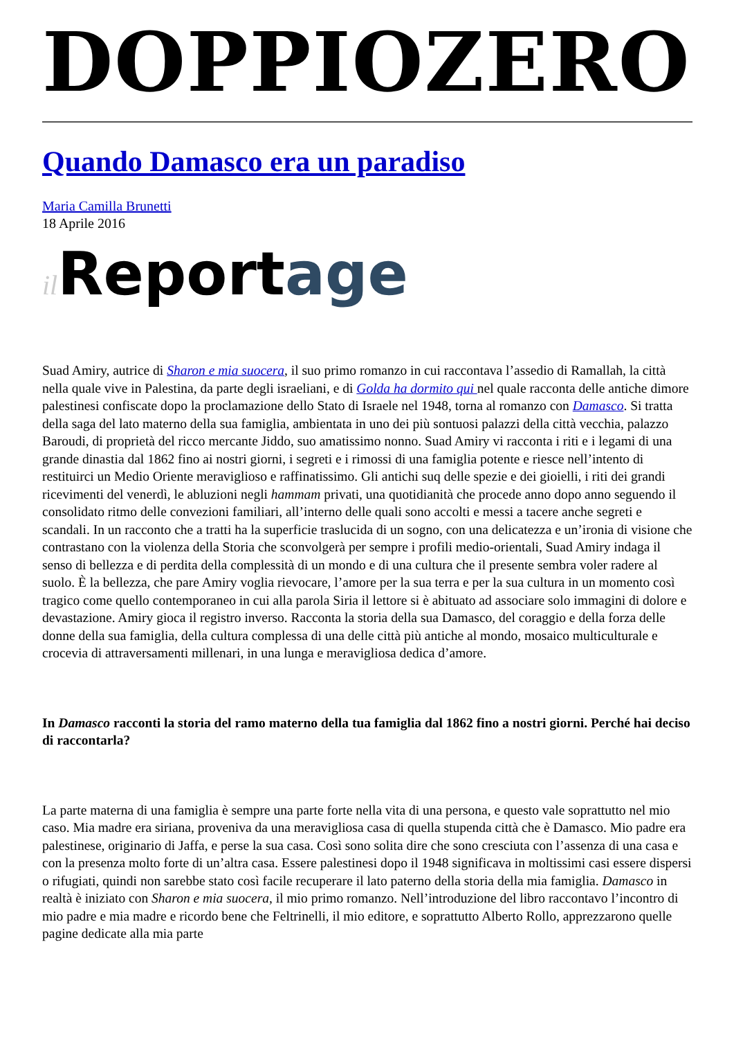DOPPIOZERO
Quando Damasco era un paradiso
Maria Camilla Brunetti
18 Aprile 2016
il Reportage
Suad Amiry, autrice di Sharon e mia suocera, il suo primo romanzo in cui raccontava l’assedio di Ramallah, la città nella quale vive in Palestina, da parte degli israeliani, e di Golda ha dormito qui nel quale racconta delle antiche dimore palestinesi confiscate dopo la proclamazione dello Stato di Israele nel 1948, torna al romanzo con Damasco. Si tratta della saga del lato materno della sua famiglia, ambientata in uno dei più sontuosi palazzi della città vecchia, palazzo Baroudi, di proprietà del ricco mercante Jiddo, suo amatissimo nonno. Suad Amiry vi racconta i riti e i legami di una grande dinastia dal 1862 fino ai nostri giorni, i segreti e i rimossi di una famiglia potente e riesce nell’intento di restituirci un Medio Oriente meraviglioso e raffinatissimo. Gli antichi suq delle spezie e dei gioielli, i riti dei grandi ricevimenti del venerdì, le abluzioni negli hammam privati, una quotidianità che procede anno dopo anno seguendo il consolidato ritmo delle convezioni familiari, all’interno delle quali sono accolti e messi a tacere anche segreti e scandali. In un racconto che a tratti ha la superficie traslucida di un sogno, con una delicatezza e un’ironia di visione che contrastano con la violenza della Storia che sconvolgerà per sempre i profili medio-orientali, Suad Amiry indaga il senso di bellezza e di perdita della complessità di un mondo e di una cultura che il presente sembra voler radere al suolo. È la bellezza, che pare Amiry voglia rievocare, l’amore per la sua terra e per la sua cultura in un momento così tragico come quello contemporaneo in cui alla parola Siria il lettore si è abituato ad associare solo immagini di dolore e devastazione. Amiry gioca il registro inverso. Racconta la storia della sua Damasco, del coraggio e della forza delle donne della sua famiglia, della cultura complessa di una delle città più antiche al mondo, mosaico multiculturale e crocevia di attraversamenti millenari, in una lunga e meravigliosa dedica d’amore.
In Damasco racconti la storia del ramo materno della tua famiglia dal 1862 fino a nostri giorni. Perché hai deciso di raccontarla?
La parte materna di una famiglia è sempre una parte forte nella vita di una persona, e questo vale soprattutto nel mio caso. Mia madre era siriana, proveniva da una meravigliosa casa di quella stupenda città che è Damasco. Mio padre era palestinese, originario di Jaffa, e perse la sua casa. Così sono solita dire che sono cresciuta con l’assenza di una casa e con la presenza molto forte di un’altra casa. Essere palestinesi dopo il 1948 significava in moltissimi casi essere dispersi o rifugiati, quindi non sarebbe stato così facile recuperare il lato paterno della storia della mia famiglia. Damasco in realtà è iniziato con Sharon e mia suocera, il mio primo romanzo. Nell’introduzione del libro raccontavo l’incontro di mio padre e mia madre e ricordo bene che Feltrinelli, il mio editore, e soprattutto Alberto Rollo, apprezzarono quelle pagine dedicate alla mia parte